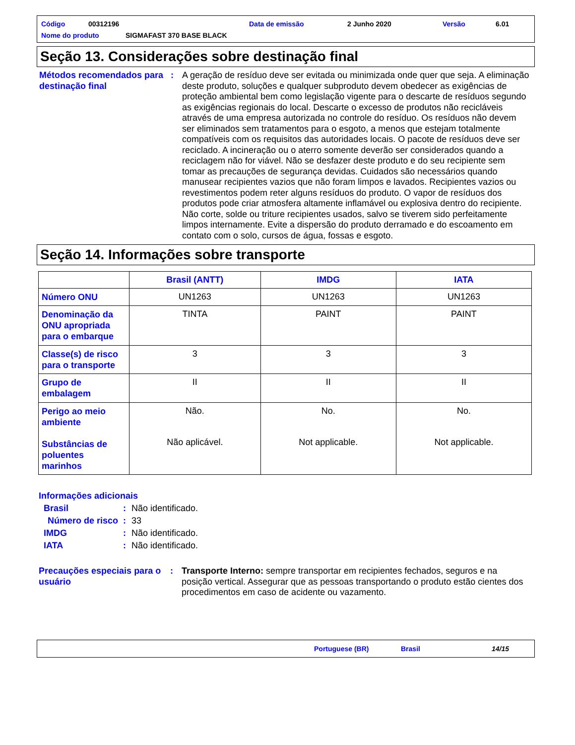Código 00312196 Data de emissão 2 Junho 2020 Versão 6.01
Nome do produto SIGMAFAST 370 BASE BLACK
Seção 13. Considerações sobre destinação final
Métodos recomendados para destinação final
: A geração de resíduo deve ser evitada ou minimizada onde quer que seja. A eliminação deste produto, soluções e qualquer subproduto devem obedecer as exigências de proteção ambiental bem como legislação vigente para o descarte de resíduos segundo as exigências regionais do local. Descarte o excesso de produtos não recicláveis através de uma empresa autorizada no controle do resíduo. Os resíduos não devem ser eliminados sem tratamentos para o esgoto, a menos que estejam totalmente compatíveis com os requisitos das autoridades locais. O pacote de resíduos deve ser reciclado. A incineração ou o aterro somente deverão ser considerados quando a reciclagem não for viável. Não se desfazer deste produto e do seu recipiente sem tomar as precauções de segurança devidas. Cuidados são necessários quando manusear recipientes vazios que não foram limpos e lavados. Recipientes vazios ou revestimentos podem reter alguns resíduos do produto. O vapor de resíduos dos produtos pode criar atmosfera altamente inflamável ou explosiva dentro do recipiente. Não corte, solde ou triture recipientes usados, salvo se tiverem sido perfeitamente limpos internamente. Evite a dispersão do produto derramado e do escoamento em contato com o solo, cursos de água, fossas e esgoto.
Seção 14. Informações sobre transporte
| | Brasil (ANTT) | IMDG | IATA |
| --- | --- | --- | --- |
| Número ONU | UN1263 | UN1263 | UN1263 |
| Denominação da ONU apropriada para o embarque | TINTA | PAINT | PAINT |
| Classe(s) de risco para o transporte | 3 | 3 | 3 |
| Grupo de embalagem | II | II | II |
| Perigo ao meio ambiente Substâncias de poluentes marinhos | Não. Não aplicável. | No. Not applicable. | No. Not applicable. |
Informações adicionais
Brasil: Não identificado.
Número de risco: 33
IMDG: Não identificado.
IATA: Não identificado.
Precauções especiais para o usuário
: Transporte Interno: sempre transportar em recipientes fechados, seguros e na posição vertical. Assegurar que as pessoas transportando o produto estão cientes dos procedimentos em caso de acidente ou vazamento.
Portuguese (BR) Brasil 14/15